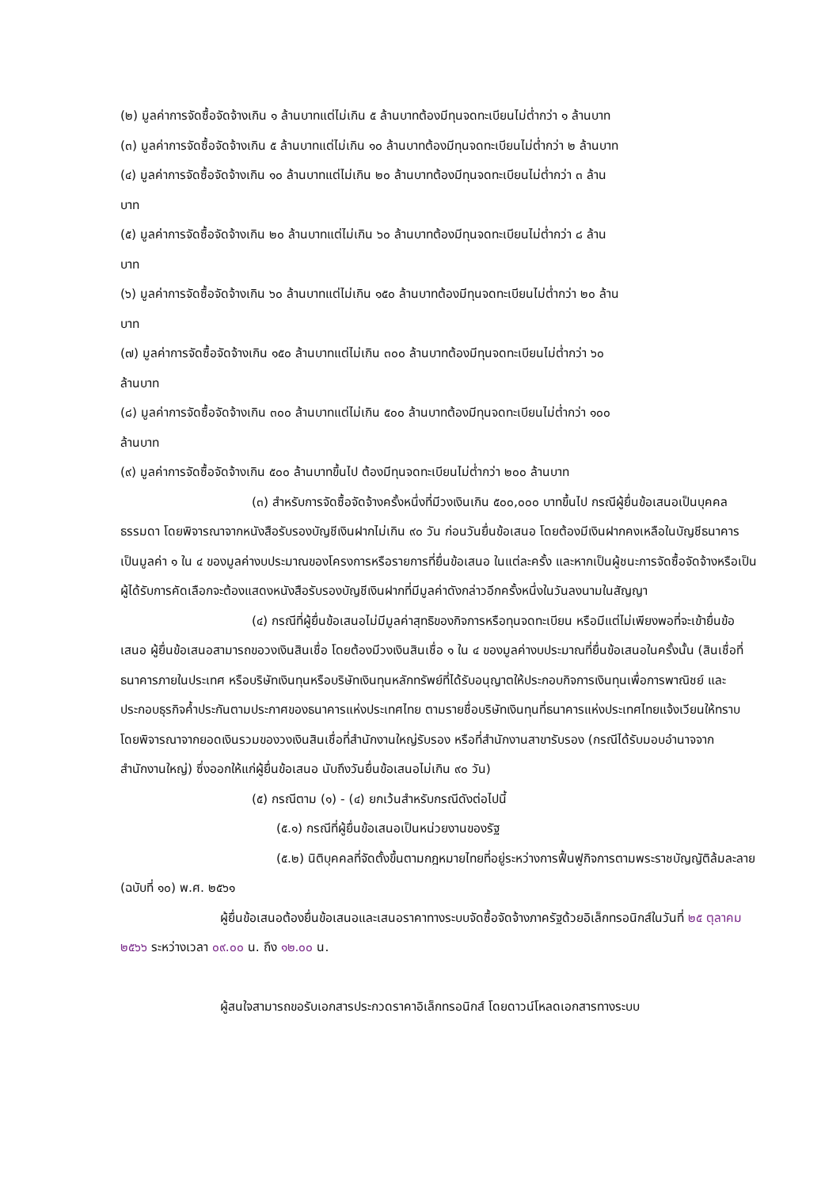(๒) มูลค่าการจัดซื้อจัดจ้างเกิน ๑ ล้านบาทแต่ไม่เกิน ๕ ล้านบาทต้องมีทุนจดทะเบียนไม่ต่ำกว่า ๑ ล้านบาท
(๓) มูลค่าการจัดซื้อจัดจ้างเกิน ๕ ล้านบาทแต่ไม่เกิน ๑๐ ล้านบาทต้องมีทุนจดทะเบียนไม่ต่ำกว่า ๒ ล้านบาท
(๔) มูลค่าการจัดซื้อจัดจ้างเกิน ๑๐ ล้านบาทแต่ไม่เกิน ๒๐ ล้านบาทต้องมีทุนจดทะเบียนไม่ต่ำกว่า ๓ ล้าน
บาท
(๕) มูลค่าการจัดซื้อจัดจ้างเกิน ๒๐ ล้านบาทแต่ไม่เกิน ๖๐ ล้านบาทต้องมีทุนจดทะเบียนไม่ต่ำกว่า ๘ ล้าน
บาท
(๖) มูลค่าการจัดซื้อจัดจ้างเกิน ๖๐ ล้านบาทแต่ไม่เกิน ๑๕๐ ล้านบาทต้องมีทุนจดทะเบียนไม่ต่ำกว่า ๒๐ ล้าน
บาท
(๗) มูลค่าการจัดซื้อจัดจ้างเกิน ๑๕๐ ล้านบาทแต่ไม่เกิน ๓๐๐ ล้านบาทต้องมีทุนจดทะเบียนไม่ต่ำกว่า ๖๐
ล้านบาท
(๘) มูลค่าการจัดซื้อจัดจ้างเกิน ๓๐๐ ล้านบาทแต่ไม่เกิน ๕๐๐ ล้านบาทต้องมีทุนจดทะเบียนไม่ต่ำกว่า ๑๐๐
ล้านบาท
(๙) มูลค่าการจัดซื้อจัดจ้างเกิน ๕๐๐ ล้านบาทขึ้นไป ต้องมีทุนจดทะเบียนไม่ต่ำกว่า ๒๐๐ ล้านบาท
(๓) สำหรับการจัดซื้อจัดจ้างครั้งหนึ่งที่มีวงเงินเกิน ๕๐๐,๐๐๐ บาทขึ้นไป กรณีผู้ยื่นข้อเสนอเป็นบุคคลธรรมดา โดยพิจารณาจากหนังสือรับรองบัญชีเงินฝากไม่เกิน ๙๐ วัน ก่อนวันยื่นข้อเสนอ โดยต้องมีเงินฝากคงเหลือในบัญชีธนาคารเป็นมูลค่า ๑ ใน ๔ ของมูลค่างบประมาณของโครงการหรือรายการที่ยื่นข้อเสนอ ในแต่ละครั้ง และหากเป็นผู้ชนะการจัดซื้อจัดจ้างหรือเป็นผู้ได้รับการคัดเลือกจะต้องแสดงหนังสือรับรองบัญชีเงินฝากที่มีมูลค่าดังกล่าวอีกครั้งหนึ่งในวันลงนามในสัญญา
(๔) กรณีที่ผู้ยื่นข้อเสนอไม่มีมูลค่าสุทธิของกิจการหรือทุนจดทะเบียน หรือมีแต่ไม่เพียงพอที่จะเข้ายื่นข้อเสนอ ผู้ยื่นข้อเสนอสามารถขอวงเงินสินเชื่อ โดยต้องมีวงเงินสินเชื่อ ๑ ใน ๔ ของมูลค่างบประมาณที่ยื่นข้อเสนอในครั้งนั้น (สินเชื่อที่ธนาคารภายในประเทศ หรือบริษัทเงินทุนหรือบริษัทเงินทุนหลักทรัพย์ที่ได้รับอนุญาตให้ประกอบกิจการเงินทุนเพื่อการพาณิชย์ และประกอบธุรกิจค้ำประกันตามประกาศของธนาคารแห่งประเทศไทย ตามรายชื่อบริษัทเงินทุนที่ธนาคารแห่งประเทศไทยแจ้งเวียนให้ทราบ โดยพิจารณาจากยอดเงินรวมของวงเงินสินเชื่อที่สำนักงานใหญ่รับรอง หรือที่สำนักงานสาขารับรอง (กรณีได้รับมอบอำนาจจากสำนักงานใหญ่) ซึ่งออกให้แก่ผู้ยื่นข้อเสนอ นับถึงวันยื่นข้อเสนอไม่เกิน ๙๐ วัน)
(๕) กรณีตาม (๑) - (๔) ยกเว้นสำหรับกรณีดังต่อไปนี้
(๕.๑) กรณีที่ผู้ยื่นข้อเสนอเป็นหน่วยงานของรัฐ
(๕.๒) นิติบุคคลที่จัดตั้งขึ้นตามกฎหมายไทยที่อยู่ระหว่างการฟื้นฟูกิจการตามพระราชบัญญัติล้มละลาย (ฉบับที่ ๑๐) พ.ศ. ๒๕๖๑
ผู้ยื่นข้อเสนอต้องยื่นข้อเสนอและเสนอราคาทางระบบจัดซื้อจัดจ้างภาครัฐด้วยอิเล็กทรอนิกส์ในวันที่ ๒๕ ตุลาคม ๒๕๖๖ ระหว่างเวลา ๐๙.๐๐ น. ถึง ๑๒.๐๐ น.
ผู้สนใจสามารถขอรับเอกสารประกวดราคาอิเล็กทรอนิกส์ โดยดาวน์โหลดเอกสารทางระบบ